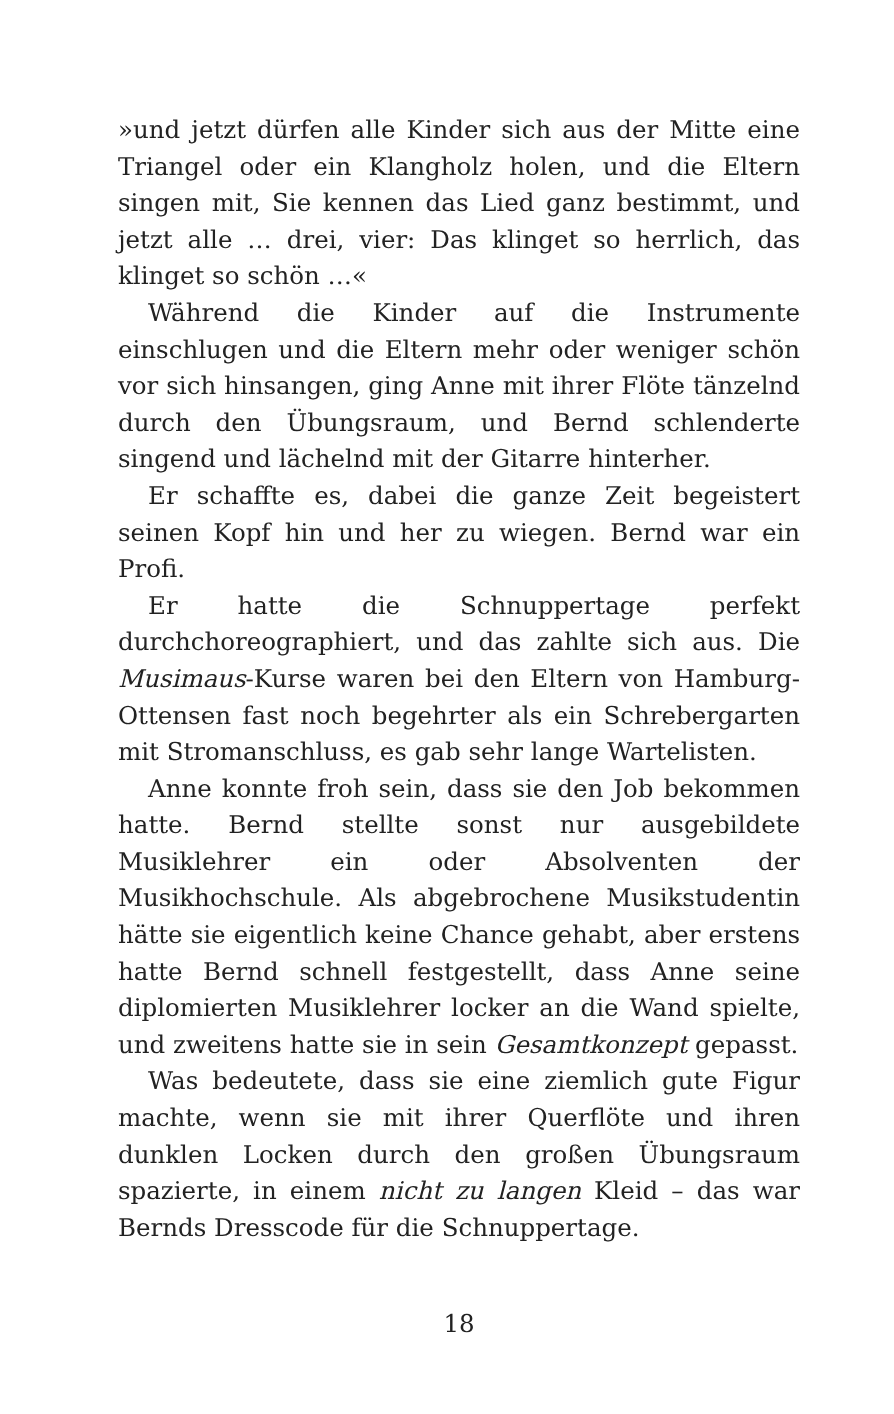»und jetzt dürfen alle Kinder sich aus der Mitte eine Triangel oder ein Klangholz holen, und die Eltern singen mit, Sie kennen das Lied ganz bestimmt, und jetzt alle … drei, vier: Das klinget so herrlich, das klinget so schön …«
Während die Kinder auf die Instrumente einschlugen und die Eltern mehr oder weniger schön vor sich hinsangen, ging Anne mit ihrer Flöte tänzelnd durch den Übungsraum, und Bernd schlenderte singend und lächelnd mit der Gitarre hinterher.
Er schaffte es, dabei die ganze Zeit begeistert seinen Kopf hin und her zu wiegen. Bernd war ein Profi.
Er hatte die Schnuppertage perfekt durchchoreographiert, und das zahlte sich aus. Die Musimaus-Kurse waren bei den Eltern von Hamburg-Ottensen fast noch begehrter als ein Schrebergarten mit Stromanschluss, es gab sehr lange Wartelisten.
Anne konnte froh sein, dass sie den Job bekommen hatte. Bernd stellte sonst nur ausgebildete Musiklehrer ein oder Absolventen der Musikhochschule. Als abgebrochene Musikstudentin hätte sie eigentlich keine Chance gehabt, aber erstens hatte Bernd schnell festgestellt, dass Anne seine diplomierten Musiklehrer locker an die Wand spielte, und zweitens hatte sie in sein Gesamtkonzept gepasst.
Was bedeutete, dass sie eine ziemlich gute Figur machte, wenn sie mit ihrer Querflöte und ihren dunklen Locken durch den großen Übungsraum spazierte, in einem nicht zu langen Kleid – das war Bernds Dresscode für die Schnuppertage.
18